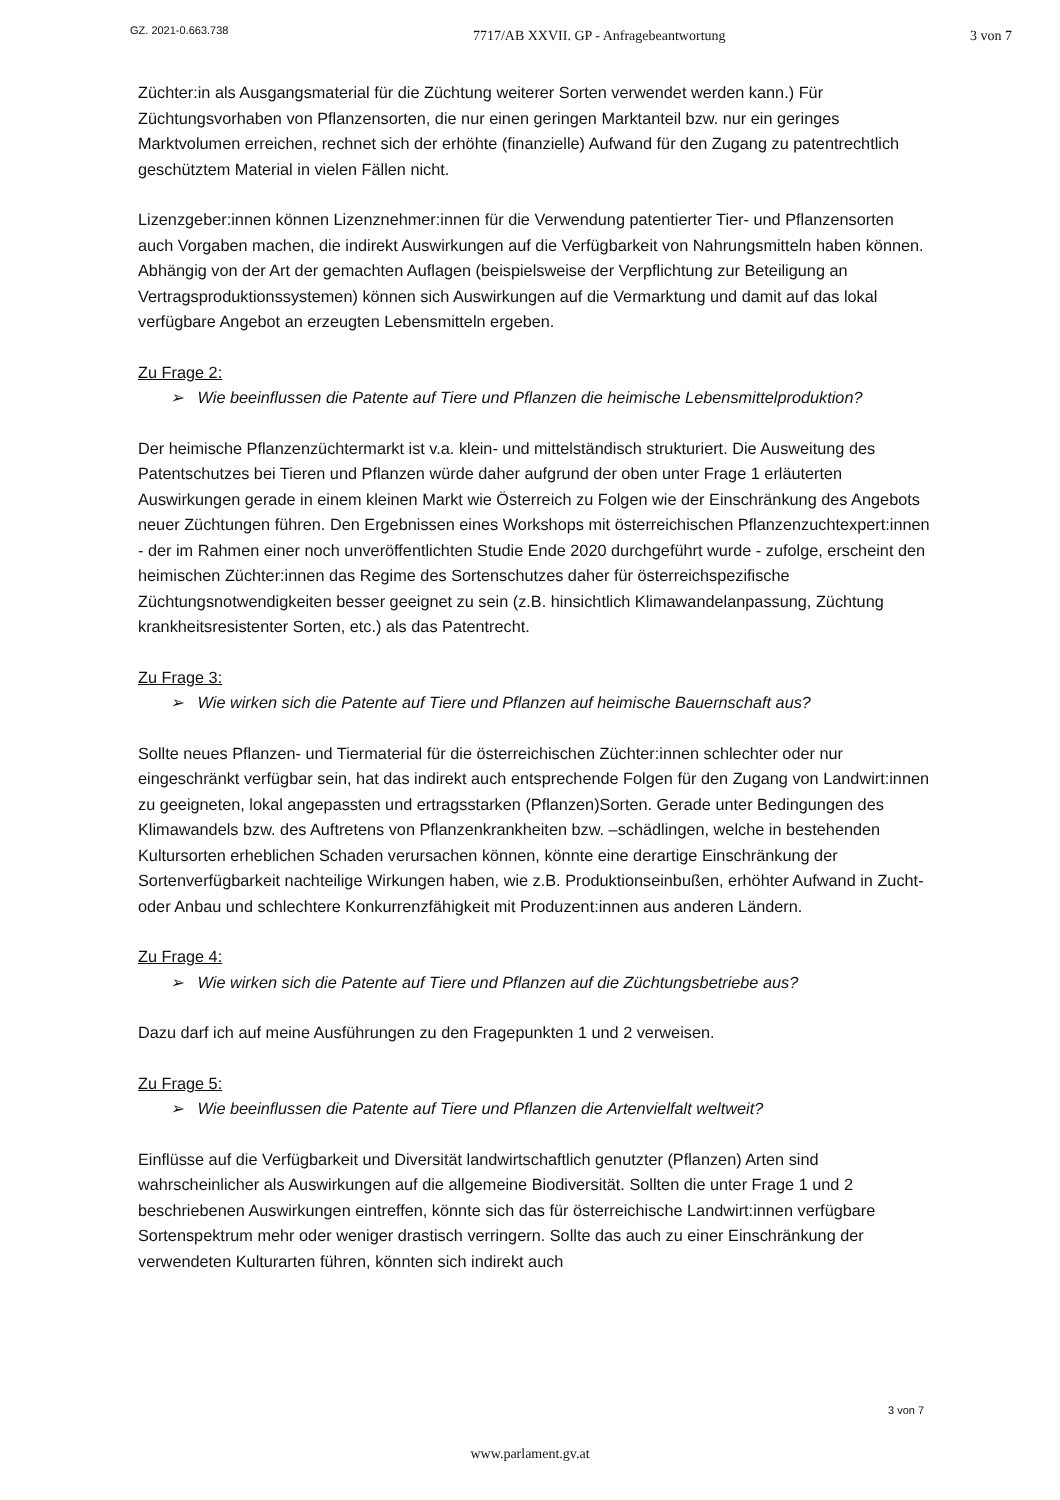GZ. 2021-0.663.738 7717/AB XXVII. GP - Anfragebeantwortung 3 von 7
Züchter:in als Ausgangsmaterial für die Züchtung weiterer Sorten verwendet werden kann.) Für Züchtungsvorhaben von Pflanzensorten, die nur einen geringen Marktanteil bzw. nur ein geringes Marktvolumen erreichen, rechnet sich der erhöhte (finanzielle) Aufwand für den Zugang zu patentrechtlich geschütztem Material in vielen Fällen nicht.
Lizenzgeber:innen können Lizenznehmer:innen für die Verwendung patentierter Tier- und Pflanzensorten auch Vorgaben machen, die indirekt Auswirkungen auf die Verfügbarkeit von Nahrungsmitteln haben können. Abhängig von der Art der gemachten Auflagen (beispielsweise der Verpflichtung zur Beteiligung an Vertragsproduktionssystemen) können sich Auswirkungen auf die Vermarktung und damit auf das lokal verfügbare Angebot an erzeugten Lebensmitteln ergeben.
Zu Frage 2:
➢ Wie beeinflussen die Patente auf Tiere und Pflanzen die heimische Lebensmittelproduktion?
Der heimische Pflanzenzüchtermarkt ist v.a. klein- und mittelständisch strukturiert. Die Ausweitung des Patentschutzes bei Tieren und Pflanzen würde daher aufgrund der oben unter Frage 1 erläuterten Auswirkungen gerade in einem kleinen Markt wie Österreich zu Folgen wie der Einschränkung des Angebots neuer Züchtungen führen. Den Ergebnissen eines Workshops mit österreichischen Pflanzenzuchtexpert:innen - der im Rahmen einer noch unveröffentlichten Studie Ende 2020 durchgeführt wurde - zufolge, erscheint den heimischen Züchter:innen das Regime des Sortenschutzes daher für österreichspezifische Züchtungsnotwendigkeiten besser geeignet zu sein (z.B. hinsichtlich Klimawandelanpassung, Züchtung krankheitsresistenter Sorten, etc.) als das Patentrecht.
Zu Frage 3:
➢ Wie wirken sich die Patente auf Tiere und Pflanzen auf heimische Bauernschaft aus?
Sollte neues Pflanzen- und Tiermaterial für die österreichischen Züchter:innen schlechter oder nur eingeschränkt verfügbar sein, hat das indirekt auch entsprechende Folgen für den Zugang von Landwirt:innen zu geeigneten, lokal angepassten und ertragsstarken (Pflanzen)Sorten. Gerade unter Bedingungen des Klimawandels bzw. des Auftretens von Pflanzenkrankheiten bzw. –schädlingen, welche in bestehenden Kultursorten erheblichen Schaden verursachen können, könnte eine derartige Einschränkung der Sortenverfügbarkeit nachteilige Wirkungen haben, wie z.B. Produktionseinbußen, erhöhter Aufwand in Zucht- oder Anbau und schlechtere Konkurrenzfähigkeit mit Produzent:innen aus anderen Ländern.
Zu Frage 4:
➢ Wie wirken sich die Patente auf Tiere und Pflanzen auf die Züchtungsbetriebe aus?
Dazu darf ich auf meine Ausführungen zu den Fragepunkten 1 und 2 verweisen.
Zu Frage 5:
➢ Wie beeinflussen die Patente auf Tiere und Pflanzen die Artenvielfalt weltweit?
Einflüsse auf die Verfügbarkeit und Diversität landwirtschaftlich genutzter (Pflanzen) Arten sind wahrscheinlicher als Auswirkungen auf die allgemeine Biodiversität. Sollten die unter Frage 1 und 2 beschriebenen Auswirkungen eintreffen, könnte sich das für österreichische Landwirt:innen verfügbare Sortenspektrum mehr oder weniger drastisch verringern. Sollte das auch zu einer Einschränkung der verwendeten Kulturarten führen, könnten sich indirekt auch
3 von 7
www.parlament.gv.at